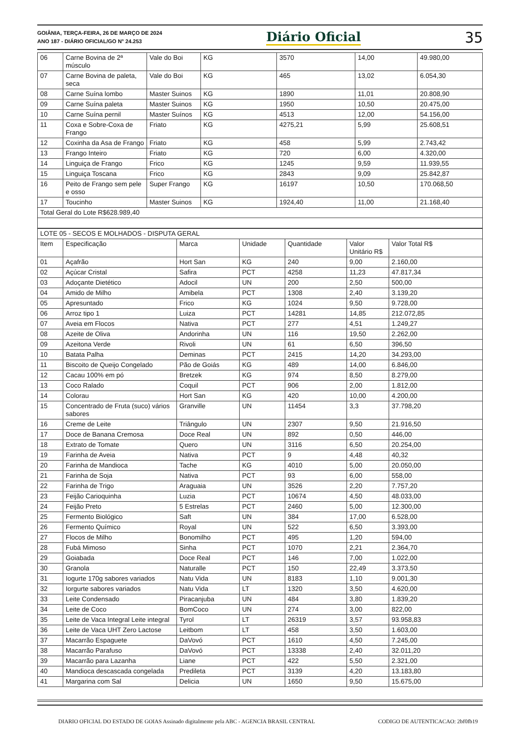GOIÂNIA, TERÇA-FEIRA, 26 DE MARÇO DE 2024
ANO 187 - DIÁRIO OFICIAL/GO N° 24.253
Diário Oficial
35
| 06 | Carne Bovina de 2ª músculo | Vale do Boi | KG | 3570 | 14,00 | 49.980,00 |
| 07 | Carne Bovina de paleta, seca | Vale do Boi | KG | 465 | 13,02 | 6.054,30 |
| 08 | Carne Suína lombo | Master Suinos | KG | 1890 | 11,01 | 20.808,90 |
| 09 | Carne Suína paleta | Master Suinos | KG | 1950 | 10,50 | 20.475,00 |
| 10 | Carne Suína pernil | Master Suínos | KG | 4513 | 12,00 | 54.156,00 |
| 11 | Coxa e Sobre-Coxa de Frango | Friato | KG | 4275,21 | 5,99 | 25.608,51 |
| 12 | Coxinha da Asa de Frango | Friato | KG | 458 | 5,99 | 2.743,42 |
| 13 | Frango Inteiro | Friato | KG | 720 | 6,00 | 4.320,00 |
| 14 | Linguiça de Frango | Frico | KG | 1245 | 9,59 | 11.939,55 |
| 15 | Linguiça Toscana | Frico | KG | 2843 | 9,09 | 25.842,87 |
| 16 | Peito de Frango sem pele e osso | Super Frango | KG | 16197 | 10,50 | 170.068,50 |
| 17 | Toucinho | Master Suinos | KG | 1924,40 | 11,00 | 21.168,40 |
| Total Geral do Lote R$628.989,40 | | | | | | |
| LOTE 05 - SECOS E MOLHADOS - DISPUTA GERAL | | | | | | |
| Item | Especificação | Marca | Unidade | Quantidade | Valor Unitário R$ | Valor Total R$ |
| 01 | Açafrão | Hort San | KG | 240 | 9,00 | 2.160,00 |
| 02 | Açúcar Cristal | Safira | PCT | 4258 | 11,23 | 47.817,34 |
| 03 | Adoçante Dietético | Adocil | UN | 200 | 2,50 | 500,00 |
| 04 | Amido de Milho | Amibela | PCT | 1308 | 2,40 | 3.139,20 |
| 05 | Apresuntado | Frico | KG | 1024 | 9,50 | 9.728,00 |
| 06 | Arroz tipo 1 | Luiza | PCT | 14281 | 14,85 | 212.072,85 |
| 07 | Aveia em Flocos | Nativa | PCT | 277 | 4,51 | 1.249,27 |
| 08 | Azeite de Oliva | Andorinha | UN | 116 | 19,50 | 2.262,00 |
| 09 | Azeitona Verde | Rivoli | UN | 61 | 6,50 | 396,50 |
| 10 | Batata Palha | Deminas | PCT | 2415 | 14,20 | 34.293,00 |
| 11 | Biscoito de Queijo Congelado | Pão de Goiás | KG | 489 | 14,00 | 6.846,00 |
| 12 | Cacau 100% em pó | Bretzek | KG | 974 | 8,50 | 8.279,00 |
| 13 | Coco Ralado | Coquil | PCT | 906 | 2,00 | 1.812,00 |
| 14 | Colorau | Hort San | KG | 420 | 10,00 | 4.200,00 |
| 15 | Concentrado de Fruta (suco) vários sabores | Granville | UN | 11454 | 3,3 | 37.798,20 |
| 16 | Creme de Leite | Triângulo | UN | 2307 | 9,50 | 21.916,50 |
| 17 | Doce de Banana Cremosa | Doce Real | UN | 892 | 0,50 | 446,00 |
| 18 | Extrato de Tomate | Quero | UN | 3116 | 6,50 | 20.254,00 |
| 19 | Farinha de Aveia | Nativa | PCT | 9 | 4,48 | 40,32 |
| 20 | Farinha de Mandioca | Tache | KG | 4010 | 5,00 | 20.050,00 |
| 21 | Farinha de Soja | Nativa | PCT | 93 | 6,00 | 558,00 |
| 22 | Farinha de Trigo | Araguaia | UN | 3526 | 2,20 | 7.757,20 |
| 23 | Feijão Carioquinha | Luzia | PCT | 10674 | 4,50 | 48.033,00 |
| 24 | Feijão Preto | 5 Estrelas | PCT | 2460 | 5,00 | 12.300,00 |
| 25 | Fermento Biológico | Saft | UN | 384 | 17,00 | 6.528,00 |
| 26 | Fermento Químico | Royal | UN | 522 | 6,50 | 3.393,00 |
| 27 | Flocos de Milho | Bonomilho | PCT | 495 | 1,20 | 594,00 |
| 28 | Fubá Mimoso | Sinha | PCT | 1070 | 2,21 | 2.364,70 |
| 29 | Goiabada | Doce Real | PCT | 146 | 7,00 | 1.022,00 |
| 30 | Granola | Naturalle | PCT | 150 | 22,49 | 3.373,50 |
| 31 | Iogurte 170g sabores variados | Natu Vida | UN | 8183 | 1,10 | 9.001,30 |
| 32 | Iorgurte sabores variados | Natu Vida | LT | 1320 | 3,50 | 4.620,00 |
| 33 | Leite Condensado | Piracanjuba | UN | 484 | 3,80 | 1.839,20 |
| 34 | Leite de Coco | BomCoco | UN | 274 | 3,00 | 822,00 |
| 35 | Leite de Vaca Integral Leite integral | Tyrol | LT | 26319 | 3,57 | 93.958,83 |
| 36 | Leite de Vaca UHT Zero Lactose | Leitbom | LT | 458 | 3,50 | 1.603,00 |
| 37 | Macarrão Espaguete | DaVovó | PCT | 1610 | 4,50 | 7.245,00 |
| 38 | Macarrão Parafuso | DaVovó | PCT | 13338 | 2,40 | 32.011,20 |
| 39 | Macarrão para Lazanha | Liane | PCT | 422 | 5,50 | 2.321,00 |
| 40 | Mandioca descascada congelada | Predileta | PCT | 3139 | 4,20 | 13.183,80 |
| 41 | Margarina com Sal | Delicia | UN | 1650 | 9,50 | 15.675,00 |
DIARIO OFICIAL DO ESTADO DE GOIAS Assinado digitalmente pela ABC - AGENCIA BRASIL CENTRAL CODIGO DE AUTENTICACAO: 2bf0fb19